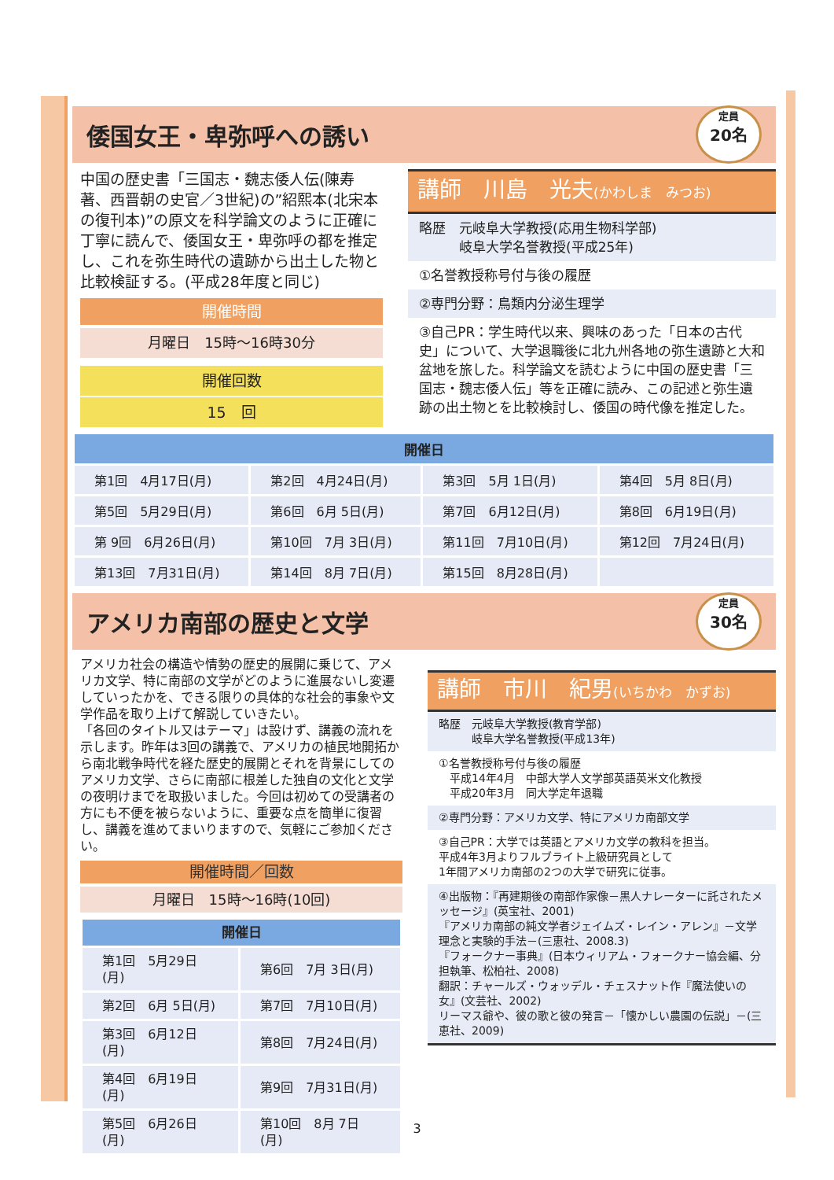倭国女王・卑弥呼への誘い
定員
20名
中国の歴史書「三国志・魏志倭人伝(陳寿著、西晋朝の史官／3世紀)の”紹熙本(北宋本の復刊本)”の原文を科学論文のように正確に丁寧に読んで、倭国女王・卑弥呼の都を推定し、これを弥生時代の遺跡から出土した物と比較検証する。(平成28年度と同じ)
開催時間
月曜日　15時～16時30分
開催回数
15　回
講師　川島　光夫(かわしま　みつお)
略歴　元岐阜大学教授(応用生物科学部)
　　　岐阜大学名誉教授(平成25年)
①名誉教授称号付与後の履歴
②専門分野：鳥類内分泌生理学
③自己PR：学生時代以来、興味のあった「日本の古代史」について、大学退職後に北九州各地の弥生遺跡と大和盆地を旅した。科学論文を読むように中国の歴史書「三国志・魏志倭人伝」等を正確に読み、この記述と弥生遺跡の出土物とを比較検討し、倭国の時代像を推定した。
| 開催日 | | | |
| --- | --- | --- | --- |
| 第1回 4月17日(月) | 第2回 4月24日(月) | 第3回 5月 1日(月) | 第4回 5月 8日(月) |
| 第5回 5月29日(月) | 第6回 6月 5日(月) | 第7回 6月12日(月) | 第8回 6月19日(月) |
| 第 9回 6月26日(月) | 第10回 7月 3日(月) | 第11回 7月10日(月) | 第12回 7月24日(月) |
| 第13回 7月31日(月) | 第14回 8月 7日(月) | 第15回 8月28日(月) | |
アメリカ南部の歴史と文学
定員
30名
アメリカ社会の構造や情勢の歴史的展開に乗じて、アメリカ文学、特に南部の文学がどのように進展ないし変遷していったかを、できる限りの具体的な社会的事象や文学作品を取り上げて解説していきたい。
「各回のタイトル又はテーマ」は設けず、講義の流れを示します。昨年は3回の講義で、アメリカの植民地開拓から南北戦争時代を経た歴史的展開とそれを背景にしてのアメリカ文学、さらに南部に根差した独自の文化と文学の夜明けまでを取扱いました。今回は初めての受講者の方にも不便を被らないように、重要な点を簡単に復習し、講義を進めてまいりますので、気軽にご参加ください。
開催時間／回数
月曜日　15時～16時(10回)
| 開催日 | |
| --- | --- |
| 第1回 5月29日(月) | 第6回 7月 3日(月) |
| 第2回 6月 5日(月) | 第7回 7月10日(月) |
| 第3回 6月12日(月) | 第8回 7月24日(月) |
| 第4回 6月19日(月) | 第9回 7月31日(月) |
| 第5回 6月26日(月) | 第10回 8月 7日(月) |
講師　市川　紀男(いちかわ　かずお)
略歴　元岐阜大学教授(教育学部)
　　　岐阜大学名誉教授(平成13年)
①名誉教授称号付与後の履歴
　平成14年4月　中部大学人文学部英語英米文化教授
　平成20年3月　同大学定年退職
②専門分野：アメリカ文学、特にアメリカ南部文学
③自己PR：大学では英語とアメリカ文学の教科を担当。
平成4年3月よりフルブライト上級研究員として
1年間アメリカ南部の2つの大学で研究に従事。
④出版物：『再建期後の南部作家像－黒人ナレーターに託されたメッセージ』(英宝社、2001)
『アメリカ南部の純文学者ジェイムズ・レイン・アレン』－文学理念と実験的手法－(三恵社、2008.3)
『フォークナー事典』(日本ウィリアム・フォークナー協会編、分担執筆、松柏社、2008)
翻訳：チャールズ・ウォッデル・チェスナット作『魔法使いの女』(文芸社、2002)
リーマス爺や、彼の歌と彼の発言－「懐かしい農園の伝説」－(三恵社、2009)
3